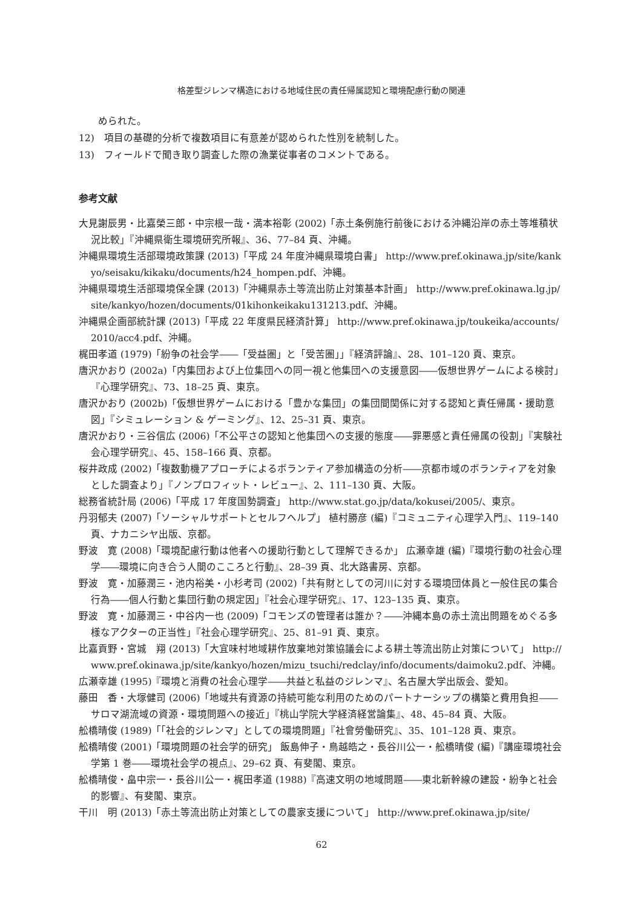格差型ジレンマ構造における地域住民の責任帰属認知と環境配慮行動の関連
められた。
12)　項目の基礎的分析で複数項目に有意差が認められた性別を統制した。
13)　フィールドで聞き取り調査した際の漁業従事者のコメントである。
参考文献
大見謝辰男・比嘉榮三郎・中宗根一哉・満本裕彰 (2002)「赤土条例施行前後における沖縄沿岸の赤土等堆積状況比較」『沖縄県衛生環境研究所報』、36、77–84 頁、沖縄。
沖縄県環境生活部環境政策課 (2013)「平成 24 年度沖縄県環境白書」 http://www.pref.okinawa.jp/site/kankyo/seisaku/kikaku/documents/h24_hompen.pdf、沖縄。
沖縄県環境生活部環境保全課 (2013)「沖縄県赤土等流出防止対策基本計画」 http://www.pref.okinawa.lg.jp/site/kankyo/hozen/documents/01kihonkeikaku131213.pdf、沖縄。
沖縄県企画部統計課 (2013)「平成 22 年度県民経済計算」 http://www.pref.okinawa.jp/toukeika/accounts/2010/acc4.pdf、沖縄。
梶田孝道 (1979)「紛争の社会学――「受益圏」と「受苦圏」」『経済評論』、28、101–120 頁、東京。
唐沢かおり (2002a)「内集団および上位集団への同一視と他集団への支援意図――仮想世界ゲームによる検討」『心理学研究』、73、18–25 頁、東京。
唐沢かおり (2002b)「仮想世界ゲームにおける「豊かな集団」の集団間関係に対する認知と責任帰属・援助意図」『シミュレーション & ゲーミング』、12、25–31 頁、東京。
唐沢かおり・三谷信広 (2006)「不公平さの認知と他集団への支援的態度――罪悪感と責任帰属の役割」『実験社会心理学研究』、45、158–166 頁、京都。
桜井政成 (2002)「複数動機アプローチによるボランティア参加構造の分析――京都市域のボランティアを対象とした調査より」『ノンプロフィット・レビュー』、2、111–130 頁、大阪。
総務省統計局 (2006)「平成 17 年度国勢調査」 http://www.stat.go.jp/data/kokusei/2005/、東京。
丹羽郁夫 (2007)「ソーシャルサポートとセルフヘルプ」 植村勝彦 (編)『コミュニティ心理学入門』、119–140 頁、ナカニシヤ出版、京都。
野波　寛 (2008)「環境配慮行動は他者への援助行動として理解できるか」 広瀬幸雄 (編)『環境行動の社会心理学――環境に向き合う人間のこころと行動』、28–39 頁、北大路書房、京都。
野波　寛・加藤潤三・池内裕美・小杉考司 (2002)「共有財としての河川に対する環境団体員と一般住民の集合行為――個人行動と集団行動の規定因」『社会心理学研究』、17、123–135 頁、東京。
野波　寛・加藤潤三・中谷内一也 (2009)「コモンズの管理者は誰か？――沖縄本島の赤土流出問題をめぐる多様なアクターの正当性」『社会心理学研究』、25、81–91 頁、東京。
比嘉貢野・宮城　翔 (2013)「大宜味村地域耕作放棄地対策協議会による耕土等流出防止対策について」 http://www.pref.okinawa.jp/site/kankyo/hozen/mizu_tsuchi/redclay/info/documents/daimoku2.pdf、沖縄。
広瀬幸雄 (1995)『環境と消費の社会心理学――共益と私益のジレンマ』、名古屋大学出版会、愛知。
藤田　香・大塚健司 (2006)「地域共有資源の持続可能な利用のためのパートナーシップの構築と費用負担――サロマ湖流域の資源・環境問題への接近」『桃山学院大学経済経営論集』、48、45–84 頁、大阪。
舩橋晴俊 (1989)「「社会的ジレンマ」としての環境問題」『社會勞働研究』、35、101–128 頁、東京。
舩橋晴俊 (2001)「環境問題の社会学的研究」 飯島伸子・鳥越皓之・長谷川公一・舩橋晴俊 (編)『講座環境社会学第 1 巻――環境社会学の視点』、29–62 頁、有斐閣、東京。
舩橋晴俊・畠中宗一・長谷川公一・梶田孝道 (1988)『高速文明の地域問題――東北新幹線の建設・紛争と社会的影響』、有斐閣、東京。
干川　明 (2013)「赤土等流出防止対策としての農家支援について」 http://www.pref.okinawa.jp/site/
62